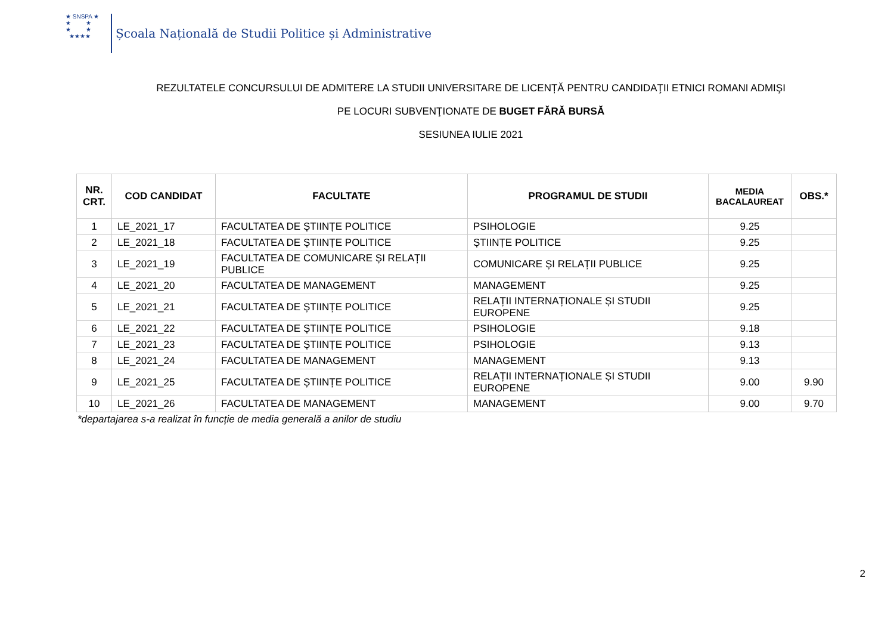★ SNSPA ★
★ ★
★ ★
★★★★
Școala Națională de Studii Politice și Administrative
REZULTATELE CONCURSULUI DE ADMITERE LA STUDII UNIVERSITARE DE LICENȚĂ PENTRU CANDIDAŢII ETNICI ROMANI ADMIŞI
PE LOCURI SUBVENŢIONATE DE BUGET FĂRĂ BURSĂ
SESIUNEA IULIE 2021
| NR. CRT. | COD CANDIDAT | FACULTATE | PROGRAMUL DE STUDII | MEDIA BACALAUREAT | OBS.* |
| --- | --- | --- | --- | --- | --- |
| 1 | LE_2021_17 | FACULTATEA DE ȘTIINȚE POLITICE | PSIHOLOGIE | 9.25 | |
| 2 | LE_2021_18 | FACULTATEA DE ȘTIINȚE POLITICE | ȘTIINȚE POLITICE | 9.25 | |
| 3 | LE_2021_19 | FACULTATEA DE COMUNICARE ȘI RELAȚII PUBLICE | COMUNICARE ȘI RELAȚII PUBLICE | 9.25 | |
| 4 | LE_2021_20 | FACULTATEA DE MANAGEMENT | MANAGEMENT | 9.25 | |
| 5 | LE_2021_21 | FACULTATEA DE ȘTIINȚE POLITICE | RELAȚII INTERNAȚIONALE ȘI STUDII EUROPENE | 9.25 | |
| 6 | LE_2021_22 | FACULTATEA DE ȘTIINȚE POLITICE | PSIHOLOGIE | 9.18 | |
| 7 | LE_2021_23 | FACULTATEA DE ȘTIINȚE POLITICE | PSIHOLOGIE | 9.13 | |
| 8 | LE_2021_24 | FACULTATEA DE MANAGEMENT | MANAGEMENT | 9.13 | |
| 9 | LE_2021_25 | FACULTATEA DE ȘTIINȚE POLITICE | RELAȚII INTERNAȚIONALE ȘI STUDII EUROPENE | 9.00 | 9.90 |
| 10 | LE_2021_26 | FACULTATEA DE MANAGEMENT | MANAGEMENT | 9.00 | 9.70 |
*departajarea s-a realizat în funcție de media generală a anilor de studiu
2